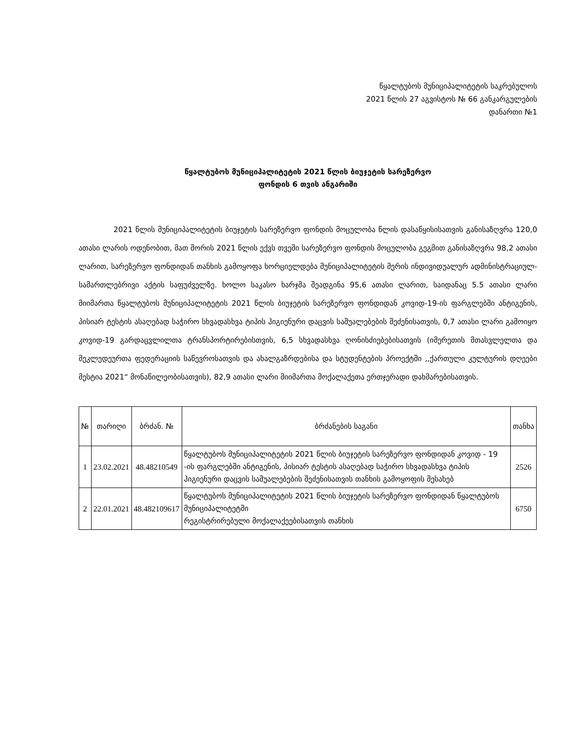წყალტუბოს მუნიციპალიტეტის საკრებულოს
2021 წლის 27 აგვისტოს № 66 განკარგულების
დანართი №1
წყალტუბოს მუნიციპალიტეტის 2021 წლის ბიუჯეტის სარეზერვო
ფონდის 6 თვის ანგარიში
2021 წლის მუნიციპალიტეტის ბიუჯეტის სარეზერვო ფონდის მოცულობა წლის დასაწყისისათვის განისაზღვრა 120,0 ათასი ლარის ოდენობით, მათ შორის 2021 წლის ექვს თვეში სარეზერვო ფონდის მოცულობა გეგმით განისაზღვრა 98,2 ათასი ლარით, სარეზერვო ფონდიდან თანხის გამოყოფა ხორციელდება მუნიციპალიტეტის მერის ინდივიდუალურ ადმინისტრაციულ-სამართლებრივი აქტის საფუძველზე. ხოლო საკასო ხარჯმა შეადგინა 95,6 ათასი ლარით, საიდანაც 5.5 ათასი ლარი მიიმართა წყალტუბოს მუნიციპალიტეტის 2021 წლის ბიუჯეტის სარეზერვო ფონდიდან კოვიდ-19-ის ფარგლებში ანტიგენის, პისიარ ტესტის ასაღებად საჭირო სხვადასხვა ტიპის ჰიგიენური დაცვის საშუალებების შეძენისათვის, 0,7 ათასი ლარი გამოიყო კოვიდ-19 გარდაცვლილთა ტრანსპორტირებისთვის, 6,5 სხვადასხვა ღონისძიებებისათვის (იმერეთის მთასვლელთა და მეკლედეურთა ფედერაციის საწევროსათვის და ახალგაზრდებისა და სტუდენტების პროექტში ,,ქართული კულტურის დღეები მესტია 2021“ მონაწილეობისათვის), 82,9 ათასი ლარი მიიმართა მოქალაქეთა ერთჯერადი დახმარებისათვის.
| № | თარიღი | ბრძან. № | ბრძანების საგანი | თანხა |
| --- | --- | --- | --- | --- |
| 1 | 23.02.2021 | 48.48210549 | წყალტუბოს მუნიციპალიტეტის 2021 წლის ბიუჯეტის სარეზერვო ფონდიდან კოვიდ - 19 -ის ფარგლებში ანტიგენის, პისიარ ტესტის ასაღებად საჭირო სხვადასხვა ტიპის ჰიგიენური დაცვის საშუალებების შეძენისათვის თანხის გამოყოფის შესახებ | 2526 |
| 2 | 22.01.2021 | 48.482109617 | წყალტუბოს მუნიციპალიტეტის 2021 წლის ბიუჯეტის სარეზერვო ფონდიდან წყალტუბოს მუნიციპალიტეტში რეგისტრირებული მოქალაქეებისათვის თანხის | 6750 |